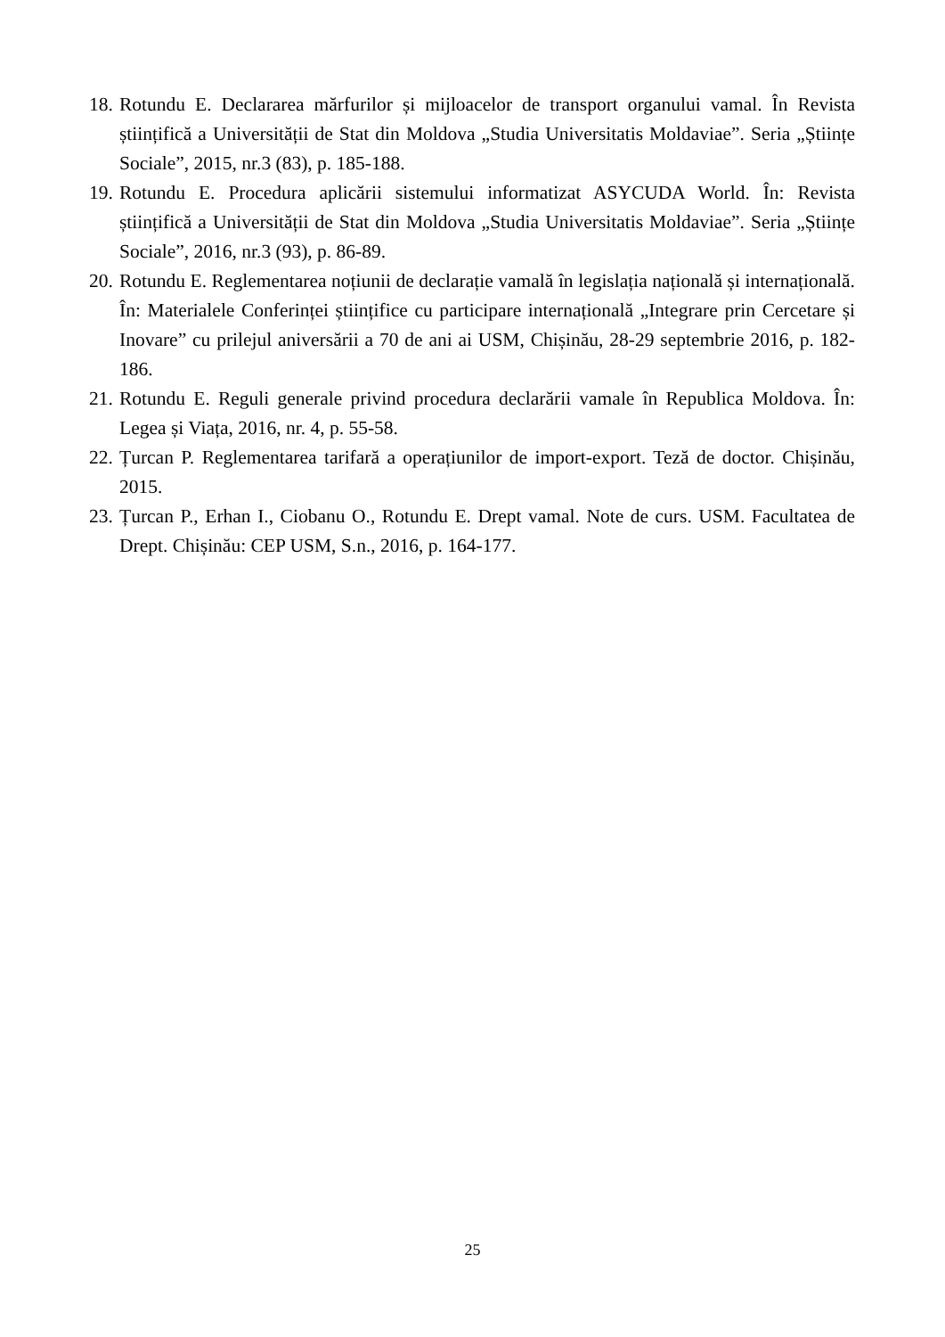18. Rotundu E. Declararea mărfurilor și mijloacelor de transport organului vamal. În Revista științifică a Universității de Stat din Moldova „Studia Universitatis Moldaviae”. Seria „Științe Sociale”, 2015, nr.3 (83), p. 185-188.
19. Rotundu E. Procedura aplicării sistemului informatizat ASYCUDA World. În: Revista științifică a Universității de Stat din Moldova „Studia Universitatis Moldaviae”. Seria „Științe Sociale”, 2016, nr.3 (93), p. 86-89.
20. Rotundu E. Reglementarea noțiunii de declarație vamală în legislația națională și internațională. În: Materialele Conferinței științifice cu participare internațională „Integrare prin Cercetare și Inovare” cu prilejul aniversării a 70 de ani ai USM, Chișinău, 28-29 septembrie 2016, p. 182-186.
21. Rotundu E. Reguli generale privind procedura declarării vamale în Republica Moldova. În: Legea și Viața, 2016, nr. 4, p. 55-58.
22. Țurcan P. Reglementarea tarifară a operațiunilor de import-export. Teză de doctor. Chișinău, 2015.
23. Țurcan P., Erhan I., Ciobanu O., Rotundu E. Drept vamal. Note de curs. USM. Facultatea de Drept. Chișinău: CEP USM, S.n., 2016, p. 164-177.
25